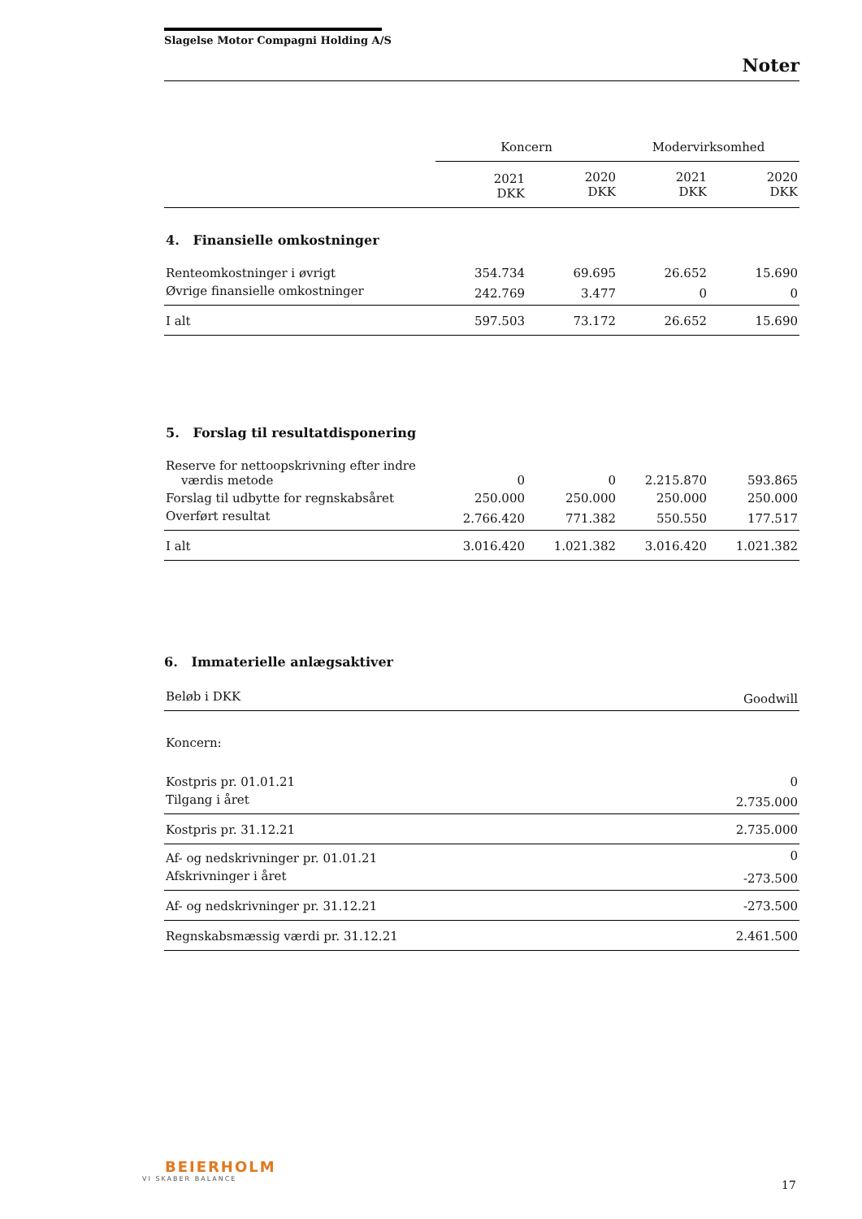Slagelse Motor Compagni Holding A/S
Noter
| | Koncern | | Modervirksomhed | |
| --- | --- | --- | --- | --- |
| | 2021 DKK | 2020 DKK | 2021 DKK | 2020 DKK |
| 4. Finansielle omkostninger | | | | |
| Renteomkostninger i øvrigt | 354.734 | 69.695 | 26.652 | 15.690 |
| Øvrige finansielle omkostninger | 242.769 | 3.477 | 0 | 0 |
| I alt | 597.503 | 73.172 | 26.652 | 15.690 |
| 5. Forslag til resultatdisponering | | | | |
| Reserve for nettoopskrivning efter indre værdis metode | 0 | 0 | 2.215.870 | 593.865 |
| Forslag til udbytte for regnskabsåret | 250.000 | 250.000 | 250.000 | 250.000 |
| Overført resultat | 2.766.420 | 771.382 | 550.550 | 177.517 |
| I alt | 3.016.420 | 1.021.382 | 3.016.420 | 1.021.382 |
6. Immaterielle anlægsaktiver
| Beløb i DKK | Goodwill |
| Koncern: | |
| Kostpris pr. 01.01.21 | 0 |
| Tilgang i året | 2.735.000 |
| Kostpris pr. 31.12.21 | 2.735.000 |
| Af- og nedskrivninger pr. 01.01.21 | 0 |
| Afskrivninger i året | -273.500 |
| Af- og nedskrivninger pr. 31.12.21 | -273.500 |
| Regnskabsmæssig værdi pr. 31.12.21 | 2.461.500 |
BEIERHOLM
VI SKABER BALANCE
17